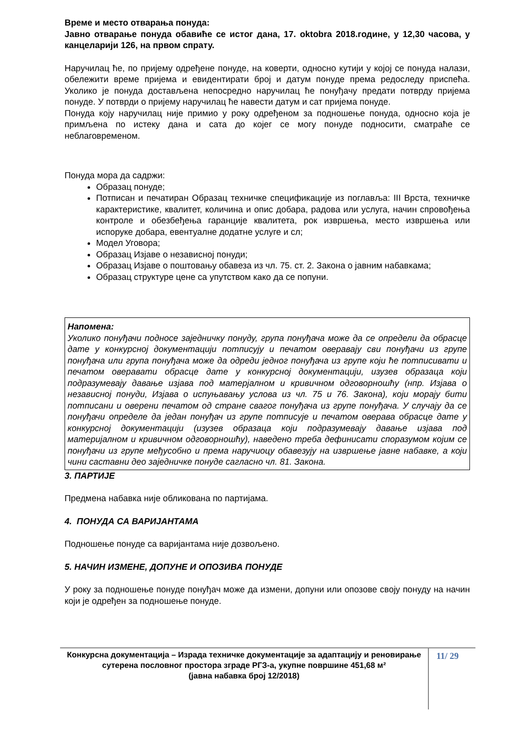Време и место отварања понуда:
Јавно отварање понуда обавиће се истог дана, 17. oktobra 2018.године, у 12,30 часова, у канцеларији 126, на првом спрату.
Наручилац ће, по пријему одређене понуде, на коверти, односно кутији у којој се понуда налази, обележити време пријема и евидентирати број и датум понуде према редоследу приспећа. Уколико је понуда достављена непосредно наручилац ће понуђачу предати потврду пријема понуде. У потврди о пријему наручилац ће навести датум и сат пријема понуде.
Понуда коју наручилац није примио у року одређеном за подношење понуда, односно која је примљена по истеку дана и сата до којег се могу понуде подносити, сматраће се неблаговременом.
Понуда мора да садржи:
Образац понуде;
Потписан и печатиран Образац техничке спецификације из поглавља: III Врста, техничке карактеристике, квалитет, количина и опис добара, радова или услуга, начин спровођења контроле и обезбеђења гаранције квалитета, рок извршења, место извршења или испоруке добара, евентуалне додатне услуге и сл;
Модел Уговора;
Образац Изјаве о независној понуди;
Образац Изјаве о поштовању обавеза из чл. 75. ст. 2. Закона о јавним набавкама;
Образац структуре цене са упутством како да се попуни.
Напомена:
Уколико понуђачи подносе заједничку понуду, група понуђача може да се определи да обрасце дате у конкурсној документацији потписују и печатом оверавају сви понуђачи из групе понуђача или група понуђача може да одреди једног понуђача из групе који ће потписивати и печатом оверавати обрасце дате у конкурсној документацији, изузев образаца који подразумевају давање изјава под матерјалном и кривичном одговорношћу (нпр. Изјава о независној понуди, Изјава о испуњавању услова из чл. 75 и 76. Закона), који морају бити потписани и оверени печатом од стране свагог понуђача из групе понуђача. У случају да се понуђачи определе да један понуђач из групе потписује и печатом оверава обрасце дате у конкурсној документацији (изузев образаца који подразумевају давање изјава под материјалном и кривичном одговорношћу), наведено треба дефинисати споразумом којим се понуђачи из групе међусобно и према наручиоцу обавезују на извршење јавне набавке, а који чини саставни део заједничке понуде сагласно чл. 81. Закона.
3. ПАРТИЈЕ
Предмена набавка није обликована по партијама.
4. ПОНУДА СА ВАРИЈАНТАМА
Подношење понуде са варијантама није дозвољено.
5. НАЧИН ИЗМЕНЕ, ДОПУНЕ И ОПОЗИВА ПОНУДЕ
У року за подношење понуде понуђач може да измени, допуни или опозове своју понуду на начин који је одређен за подношење понуде.
Конкурсна документација – Израда техничке документације за адаптацију и реновирање сутерена пословног простора зграде РГЗ-а, укупне површине 451,68 м²
(јавна набавка број 12/2018)
11/ 29